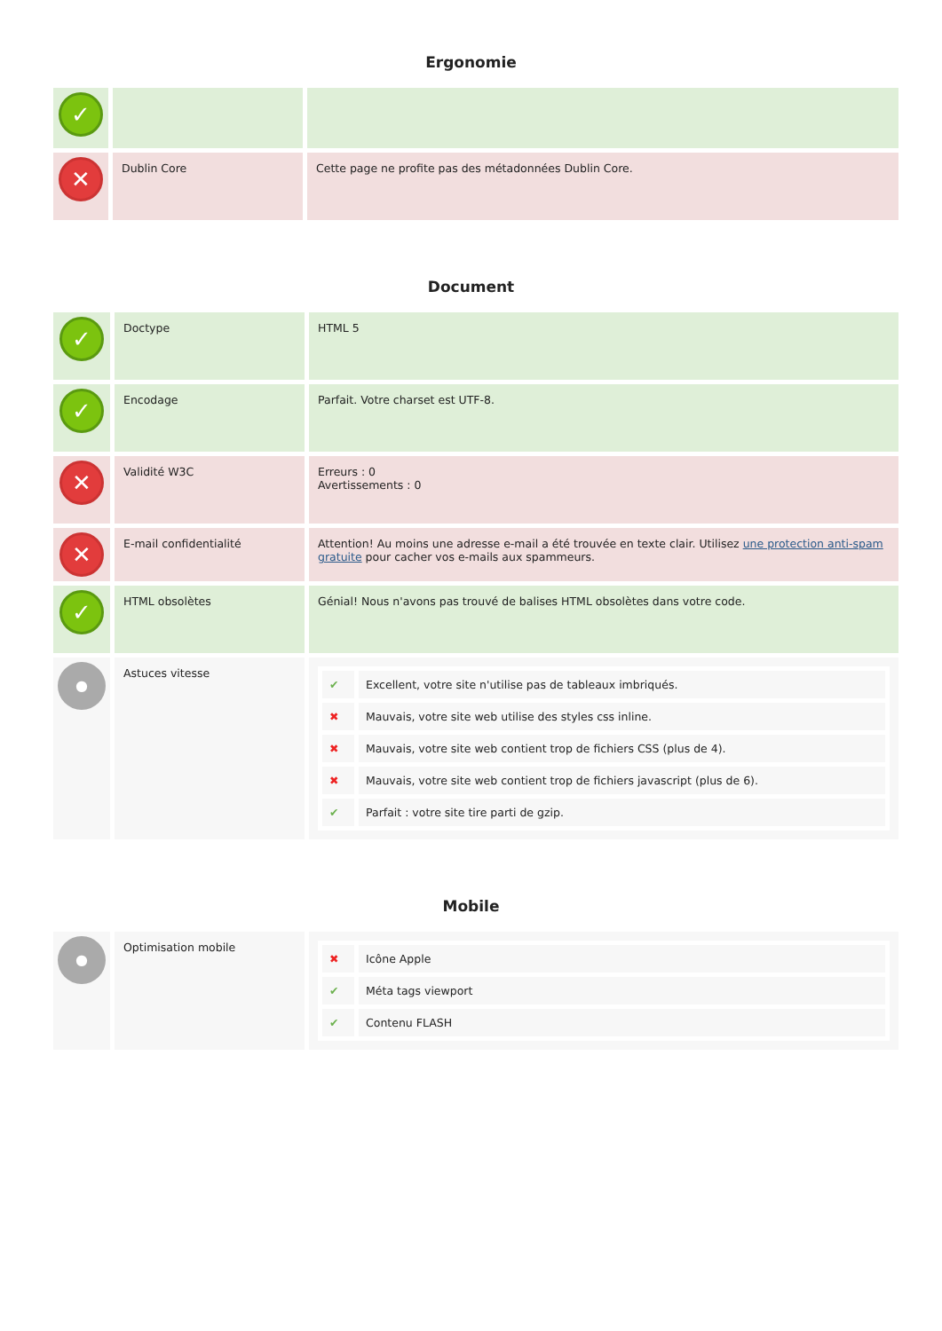Ergonomie
| ✓ | | |
| ✕ | Dublin Core | Cette page ne profite pas des métadonnées Dublin Core. |
Document
| ✓ | Doctype | HTML 5 |
| ✓ | Encodage | Parfait. Votre charset est UTF-8. |
| ✕ | Validité W3C | Erreurs : 0 Avertissements : 0 |
| ✕ | E-mail confidentialité | Attention! Au moins une adresse e-mail a été trouvée en texte clair. Utilisez une protection anti-spam gratuite pour cacher vos e-mails aux spammeurs. |
| ✓ | HTML obsolètes | Génial! Nous n'avons pas trouvé de balises HTML obsolètes dans votre code. |
| ● | Astuces vitesse | / ✔ / Excellent, votre site n'utilise pas de tableaux imbriqués. / / ✖ / Mauvais, votre site web utilise des styles css inline. / / ✖ / Mauvais, votre site web contient trop de fichiers CSS (plus de 4). / / ✖ / Mauvais, votre site web contient trop de fichiers javascript (plus de 6). / / ✔ / Parfait : votre site tire parti de gzip. / |
Mobile
| ● | Optimisation mobile | / ✖ / Icône Apple / / ✔ / Méta tags viewport / / ✔ / Contenu FLASH / |